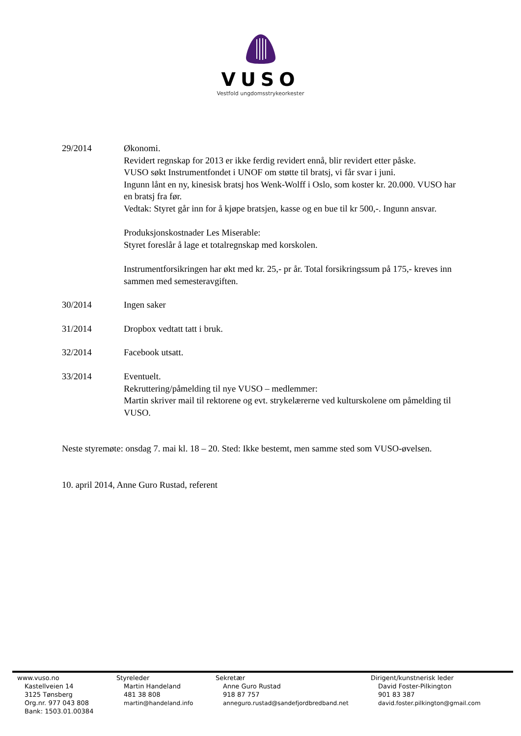VUSO
Vestfold ungdomsstrykeorkester
29/2014 Økonomi.
Revidert regnskap for 2013 er ikke ferdig revidert ennå, blir revidert etter påske.
VUSO søkt Instrumentfondet i UNOF om støtte til bratsj, vi får svar i juni.
Ingunn lånt en ny, kinesisk bratsj hos Wenk-Wolff i Oslo, som koster kr. 20.000. VUSO har en bratsj fra før.
Vedtak: Styret går inn for å kjøpe bratsjen, kasse og en bue til kr 500,-. Ingunn ansvar.
Produksjonskostnader Les Miserable:
Styret foreslår å lage et totalregnskap med korskolen.
Instrumentforsikringen har økt med kr. 25,- pr år. Total forsikringssum på 175,- kreves inn sammen med semesteravgiften.
30/2014 Ingen saker
31/2014 Dropbox vedtatt tatt i bruk.
32/2014 Facebook utsatt.
33/2014 Eventuelt.
Rekruttering/påmelding til nye VUSO – medlemmer:
Martin skriver mail til rektorene og evt. strykelærerne ved kulturskolene om påmelding til VUSO.
Neste styremøte: onsdag 7. mai kl. 18 – 20. Sted: Ikke bestemt, men samme sted som VUSO-øvelsen.
10. april 2014, Anne Guro Rustad, referent
www.vuso.no
Kastellveien 14
3125 Tønsberg
Org.nr. 977 043 808
Bank: 1503.01.00384
Styreleder
Martin Handeland
481 38 808
martin@handeland.info
Sekretær
Anne Guro Rustad
918 87 757
anneguro.rustad@sandefjordbredband.net
Dirigent/kunstnerisk leder
David Foster-Pilkington
901 83 387
david.foster.pilkington@gmail.com